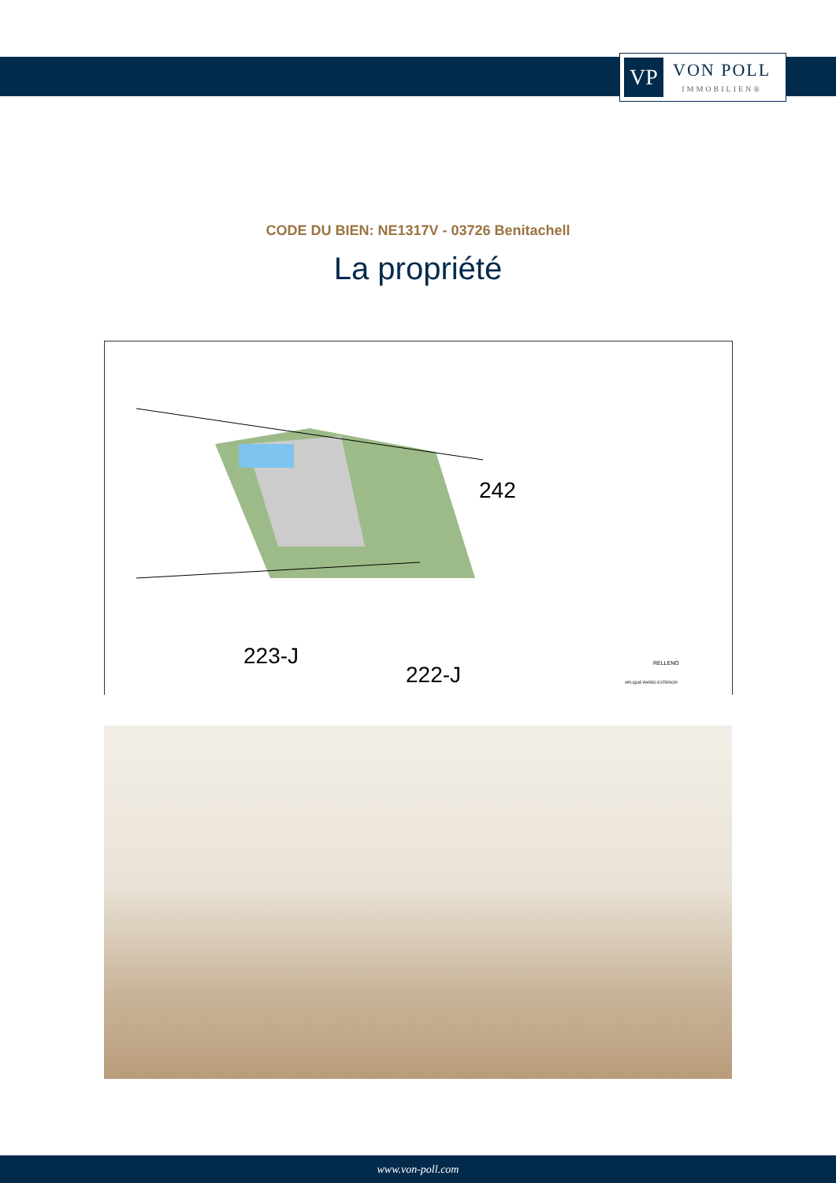VP
VON POLL
IMMOBILIEN®
CODE DU BIEN: NE1317V - 03726 Benitachell
La propriété
242
223-J
222-J
RELLENO
APLIQUE PARED EXTERIOR
www.von-poll.com